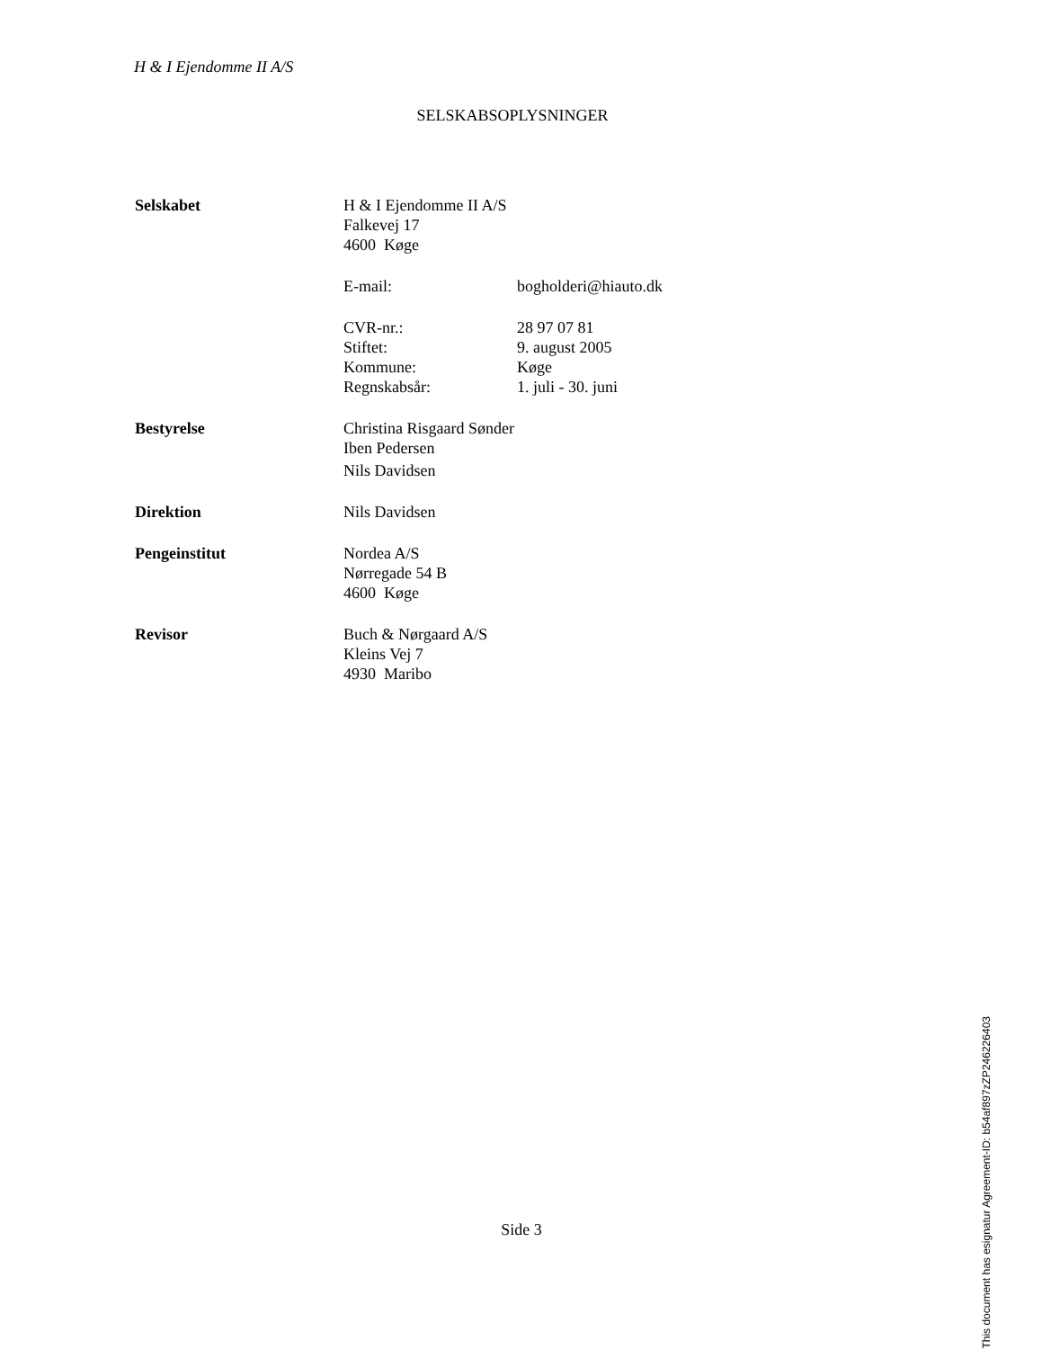H & I Ejendomme II A/S
SELSKABSOPLYSNINGER
| Selskabet | H & I Ejendomme II A/S | |
| | Falkevej 17 | |
| | 4600 Køge | |
| | E-mail: | bogholderi@hiauto.dk |
| | CVR-nr.: | 28 97 07 81 |
| | Stiftet: | 9. august 2005 |
| | Kommune: | Køge |
| | Regnskabsår: | 1. juli - 30. juni |
| Bestyrelse | Christina Risgaard Sønder | |
| | Iben Pedersen | |
| | Nils Davidsen | |
| Direktion | Nils Davidsen | |
| Pengeinstitut | Nordea A/S | |
| | Nørregade 54 B | |
| | 4600 Køge | |
| Revisor | Buch & Nørgaard A/S | |
| | Kleins Vej 7 | |
| | 4930 Maribo | |
Side 3
This document has esignatur Agreement-ID: b54af897zZP246226403